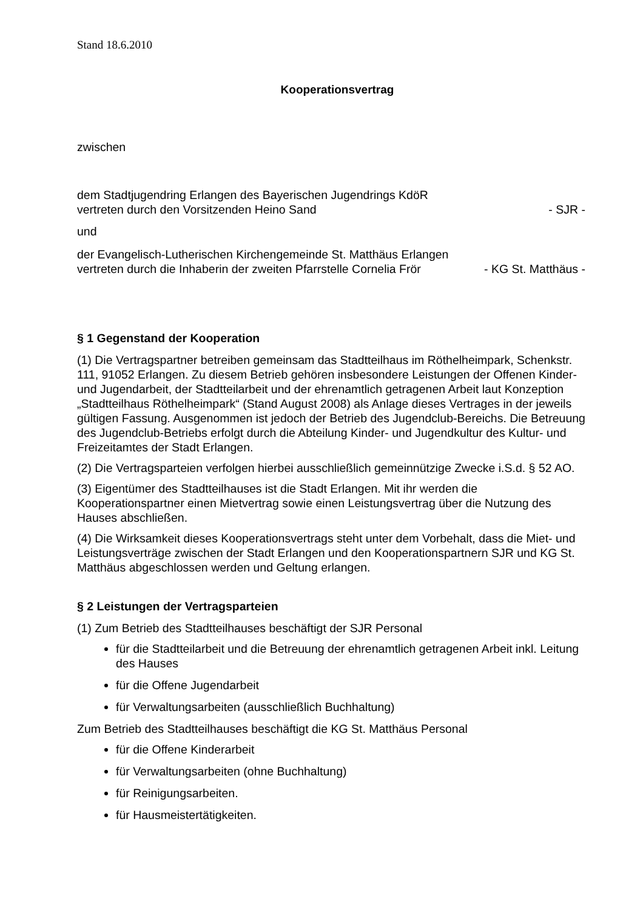Stand 18.6.2010
Kooperationsvertrag
zwischen
dem Stadtjugendring Erlangen des Bayerischen Jugendrings KdöR
vertreten durch den Vorsitzenden Heino Sand - SJR -
und
der Evangelisch-Lutherischen Kirchengemeinde St. Matthäus Erlangen
vertreten durch die Inhaberin der zweiten Pfarrstelle Cornelia Frör - KG St. Matthäus -
§ 1 Gegenstand der Kooperation
(1) Die Vertragspartner betreiben gemeinsam das Stadtteilhaus im Röthelheimpark, Schenkstr. 111, 91052 Erlangen. Zu diesem Betrieb gehören insbesondere Leistungen der Offenen Kinder- und Jugendarbeit, der Stadtteilarbeit und der ehrenamtlich getragenen Arbeit laut Konzeption „Stadtteilhaus Röthelheimpark“ (Stand August 2008) als Anlage dieses Vertrages in der jeweils gültigen Fassung. Ausgenommen ist jedoch der Betrieb des Jugendclub-Bereichs. Die Betreuung des Jugendclub-Betriebs erfolgt durch die Abteilung Kinder- und Jugendkultur des Kultur- und Freizeitamtes der Stadt Erlangen.
(2) Die Vertragsparteien verfolgen hierbei ausschließlich gemeinnützige Zwecke i.S.d. § 52 AO.
(3) Eigentümer des Stadtteilhauses ist die Stadt Erlangen. Mit ihr werden die Kooperationspartner einen Mietvertrag sowie einen Leistungsvertrag über die Nutzung des Hauses abschließen.
(4) Die Wirksamkeit dieses Kooperationsvertrags steht unter dem Vorbehalt, dass die Miet- und Leistungsverträge zwischen der Stadt Erlangen und den Kooperationspartnern SJR und KG St. Matthäus abgeschlossen werden und Geltung erlangen.
§ 2 Leistungen der Vertragsparteien
(1) Zum Betrieb des Stadtteilhauses beschäftigt der SJR Personal
für die Stadtteilarbeit und die Betreuung der ehrenamtlich getragenen Arbeit inkl. Leitung des Hauses
für die Offene Jugendarbeit
für Verwaltungsarbeiten (ausschließlich Buchhaltung)
Zum Betrieb des Stadtteilhauses beschäftigt die KG St. Matthäus Personal
für die Offene Kinderarbeit
für Verwaltungsarbeiten (ohne Buchhaltung)
für Reinigungsarbeiten.
für Hausmeistertätigkeiten.